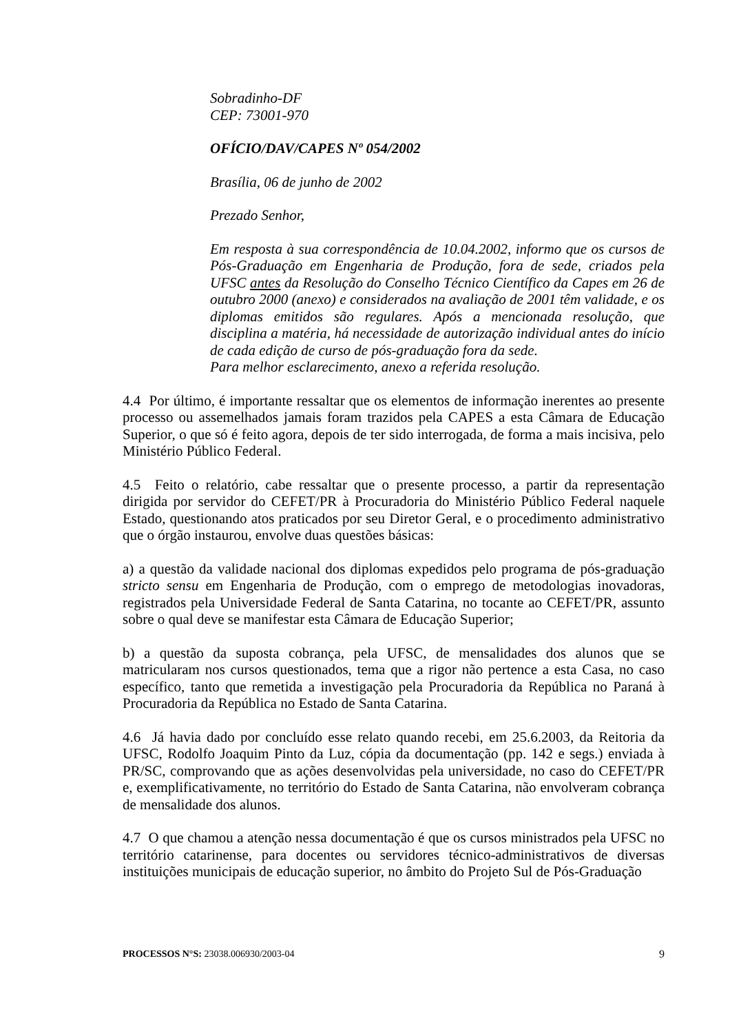Sobradinho-DF
CEP: 73001-970
OFÍCIO/DAV/CAPES Nº 054/2002
Brasília, 06 de junho de 2002
Prezado Senhor,
Em resposta à sua correspondência de 10.04.2002, informo que os cursos de Pós-Graduação em Engenharia de Produção, fora de sede, criados pela UFSC antes da Resolução do Conselho Técnico Científico da Capes em 26 de outubro 2000 (anexo) e considerados na avaliação de 2001 têm validade, e os diplomas emitidos são regulares. Após a mencionada resolução, que disciplina a matéria, há necessidade de autorização individual antes do início de cada edição de curso de pós-graduação fora da sede.
Para melhor esclarecimento, anexo a referida resolução.
4.4 Por último, é importante ressaltar que os elementos de informação inerentes ao presente processo ou assemelhados jamais foram trazidos pela CAPES a esta Câmara de Educação Superior, o que só é feito agora, depois de ter sido interrogada, de forma a mais incisiva, pelo Ministério Público Federal.
4.5 Feito o relatório, cabe ressaltar que o presente processo, a partir da representação dirigida por servidor do CEFET/PR à Procuradoria do Ministério Público Federal naquele Estado, questionando atos praticados por seu Diretor Geral, e o procedimento administrativo que o órgão instaurou, envolve duas questões básicas:
a) a questão da validade nacional dos diplomas expedidos pelo programa de pós-graduação stricto sensu em Engenharia de Produção, com o emprego de metodologias inovadoras, registrados pela Universidade Federal de Santa Catarina, no tocante ao CEFET/PR, assunto sobre o qual deve se manifestar esta Câmara de Educação Superior;
b) a questão da suposta cobrança, pela UFSC, de mensalidades dos alunos que se matricularam nos cursos questionados, tema que a rigor não pertence a esta Casa, no caso específico, tanto que remetida a investigação pela Procuradoria da República no Paraná à Procuradoria da República no Estado de Santa Catarina.
4.6 Já havia dado por concluído esse relato quando recebi, em 25.6.2003, da Reitoria da UFSC, Rodolfo Joaquim Pinto da Luz, cópia da documentação (pp. 142 e segs.) enviada à PR/SC, comprovando que as ações desenvolvidas pela universidade, no caso do CEFET/PR e, exemplificativamente, no território do Estado de Santa Catarina, não envolveram cobrança de mensalidade dos alunos.
4.7 O que chamou a atenção nessa documentação é que os cursos ministrados pela UFSC no território catarinense, para docentes ou servidores técnico-administrativos de diversas instituições municipais de educação superior, no âmbito do Projeto Sul de Pós-Graduação
PROCESSOS N°S: 23038.006930/2003-04 9